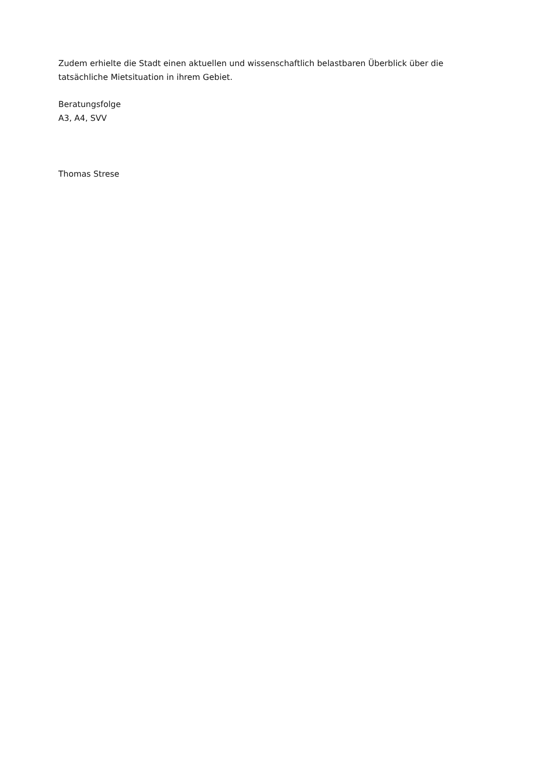Zudem erhielte die Stadt einen aktuellen und wissenschaftlich belastbaren Überblick über die tatsächliche Mietsituation in ihrem Gebiet.
Beratungsfolge
A3, A4, SVV
Thomas Strese